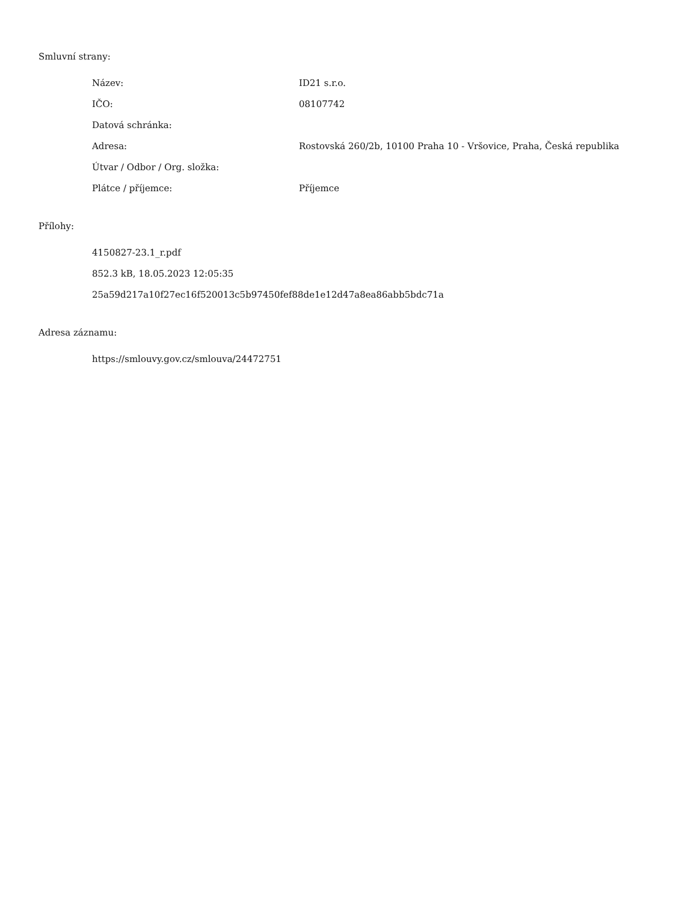Smluvní strany:
| Název: | ID21 s.r.o. |
| IČO: | 08107742 |
| Datová schránka: | |
| Adresa: | Rostovská 260/2b, 10100 Praha 10 - Vršovice, Praha, Česká republika |
| Útvar / Odbor / Org. složka: | |
| Plátce / příjemce: | Příjemce |
Přílohy:
4150827-23.1_r.pdf
852.3 kB, 18.05.2023 12:05:35
25a59d217a10f27ec16f520013c5b97450fef88de1e12d47a8ea86abb5bdc71a
Adresa záznamu:
https://smlouvy.gov.cz/smlouva/24472751